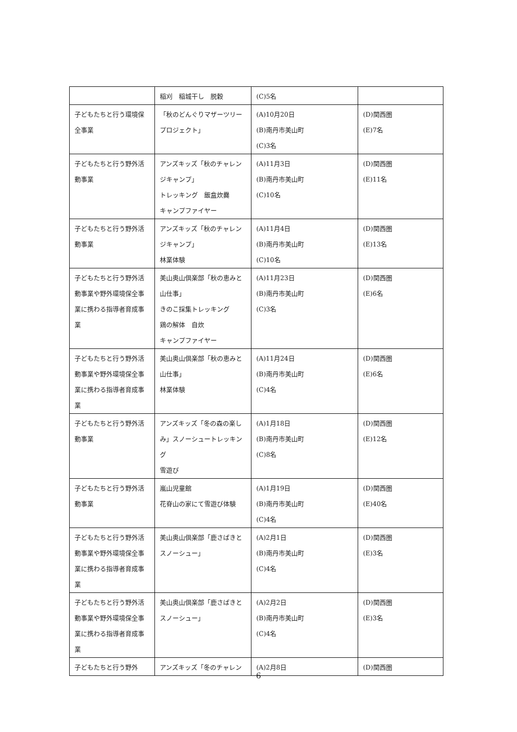| | 稲刈 稲城干し 脱穀 | (C)5名 | |
| 子どもたちと行う環境保全事業 | 「秋のどんぐりマザーツリープロジェクト」 | (A)10月20日 (B)南丹市美山町 (C)3名 | (D)関西圏 (E)7名 |
| 子どもたちと行う野外活動事業 | アンズキッズ「秋のチャレンジキャンプ」 トレッキング 飯盒炊爨 キャンプファイヤー | (A)11月3日 (B)南丹市美山町 (C)10名 | (D)関西圏 (E)11名 |
| 子どもたちと行う野外活動事業 | アンズキッズ「秋のチャレンジキャンプ」 林業体験 | (A)11月4日 (B)南丹市美山町 (C)10名 | (D)関西圏 (E)13名 |
| 子どもたちと行う野外活動事業や野外環境保全事業に携わる指導者育成事業 | 美山奥山倶楽部「秋の恵みと山仕事」 きのこ採集トレッキング 鶏の解体 自炊 キャンプファイヤー | (A)11月23日 (B)南丹市美山町 (C)3名 | (D)関西圏 (E)6名 |
| 子どもたちと行う野外活動事業や野外環境保全事業に携わる指導者育成事業 | 美山奥山倶楽部「秋の恵みと山仕事」 林業体験 | (A)11月24日 (B)南丹市美山町 (C)4名 | (D)関西圏 (E)6名 |
| 子どもたちと行う野外活動事業 | アンズキッズ「冬の森の楽しみ」スノーシュートレッキング 雪遊び | (A)1月18日 (B)南丹市美山町 (C)8名 | (D)関西圏 (E)12名 |
| 子どもたちと行う野外活動事業 | 嵐山児童館 花脊山の家にて雪遊び体験 | (A)1月19日 (B)南丹市美山町 (C)4名 | (D)関西圏 (E)40名 |
| 子どもたちと行う野外活動事業や野外環境保全事業に携わる指導者育成事業 | 美山奥山倶楽部「鹿さばきとスノーシュー」 | (A)2月1日 (B)南丹市美山町 (C)4名 | (D)関西圏 (E)3名 |
| 子どもたちと行う野外活動事業や野外環境保全事業に携わる指導者育成事業 | 美山奥山倶楽部「鹿さばきとスノーシュー」 | (A)2月2日 (B)南丹市美山町 (C)4名 | (D)関西圏 (E)3名 |
| 子どもたちと行う野外 | アンズキッズ「冬のチャレン | (A)2月8日 | (D)関西圏 |
6